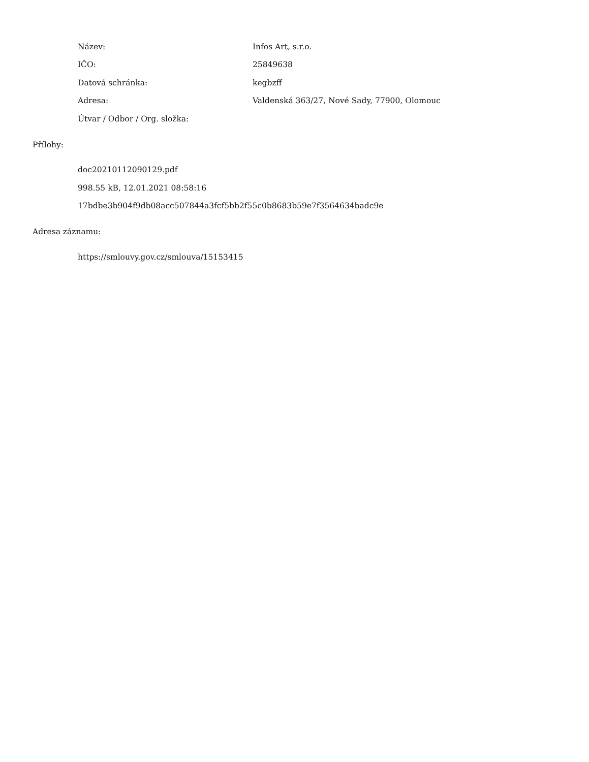Název: Infos Art, s.r.o.
IČO: 25849638
Datová schránka: kegbzff
Adresa: Valdenská 363/27, Nové Sady, 77900, Olomouc
Útvar / Odbor / Org. složka:
Přílohy:
doc20210112090129.pdf
998.55 kB, 12.01.2021 08:58:16
17bdbe3b904f9db08acc507844a3fcf5bb2f55c0b8683b59e7f3564634badc9e
Adresa záznamu:
https://smlouvy.gov.cz/smlouva/15153415